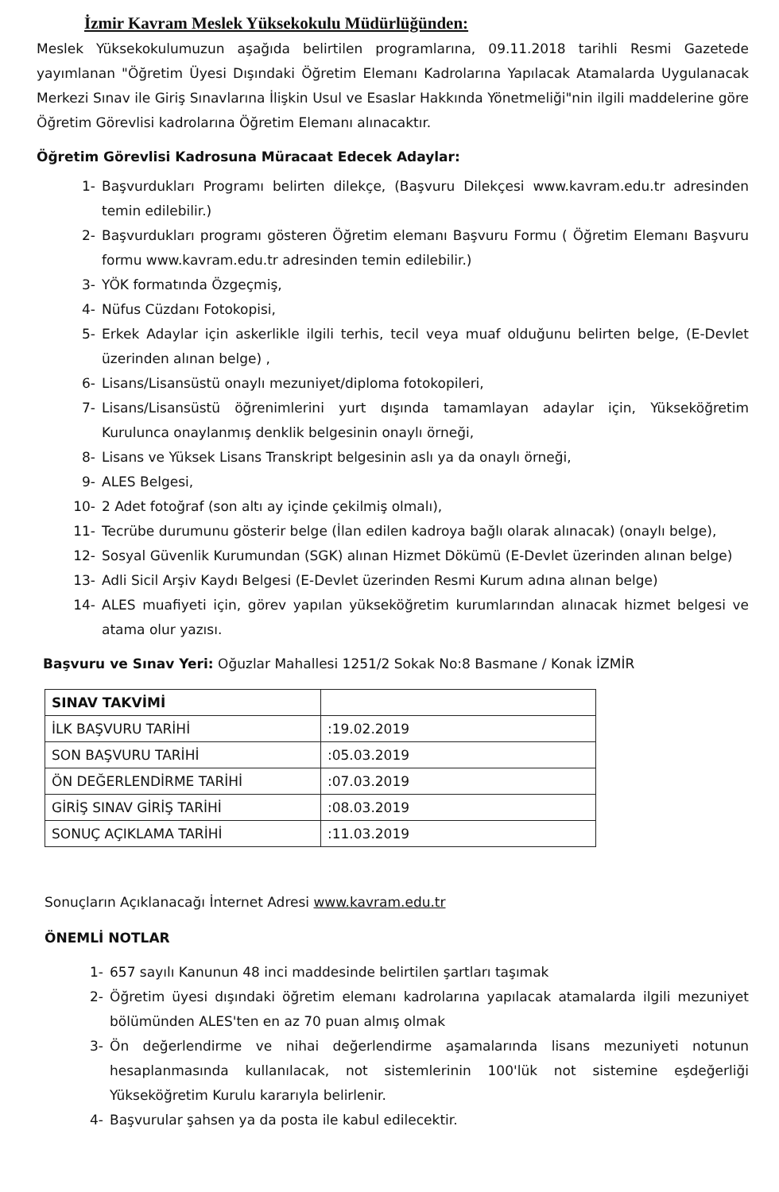İzmir Kavram Meslek Yüksekokulu Müdürlüğünden:
Meslek Yüksekokulumuzun aşağıda belirtilen programlarına, 09.11.2018 tarihli Resmi Gazetede yayımlanan "Öğretim Üyesi Dışındaki Öğretim Elemanı Kadrolarına Yapılacak Atamalarda Uygulanacak Merkezi Sınav ile Giriş Sınavlarına İlişkin Usul ve Esaslar Hakkında Yönetmeliği"nin ilgili maddelerine göre Öğretim Görevlisi kadrolarına Öğretim Elemanı alınacaktır.
Öğretim Görevlisi Kadrosuna Müracaat Edecek Adaylar:
1- Başvurdukları Programı belirten dilekçe, (Başvuru Dilekçesi www.kavram.edu.tr adresinden temin edilebilir.)
2- Başvurdukları programı gösteren Öğretim elemanı Başvuru Formu ( Öğretim Elemanı Başvuru formu www.kavram.edu.tr adresinden temin edilebilir.)
3- YÖK formatında Özgeçmiş,
4- Nüfus Cüzdanı Fotokopisi,
5- Erkek Adaylar için askerlikle ilgili terhis, tecil veya muaf olduğunu belirten belge, (E-Devlet üzerinden alınan belge) ,
6- Lisans/Lisansüstü onaylı mezuniyet/diploma fotokopileri,
7- Lisans/Lisansüstü öğrenimlerini yurt dışında tamamlayan adaylar için, Yükseköğretim Kurulunca onaylanmış denklik belgesinin onaylı örneği,
8- Lisans ve Yüksek Lisans Transkript belgesinin aslı ya da onaylı örneği,
9- ALES Belgesi,
10- 2 Adet fotoğraf (son altı ay içinde çekilmiş olmalı),
11- Tecrübe durumunu gösterir belge (İlan edilen kadroya bağlı olarak alınacak) (onaylı belge),
12- Sosyal Güvenlik Kurumundan (SGK) alınan Hizmet Dökümü (E-Devlet üzerinden alınan belge)
13- Adli Sicil Arşiv Kaydı Belgesi (E-Devlet üzerinden Resmi Kurum adına alınan belge)
14- ALES muafiyeti için, görev yapılan yükseköğretim kurumlarından alınacak hizmet belgesi ve atama olur yazısı.
Başvuru ve Sınav Yeri: Oğuzlar Mahallesi 1251/2 Sokak No:8 Basmane / Konak İZMİR
| SINAV TAKVİMİ | |
| İLK BAŞVURU TARİHİ | :19.02.2019 |
| SON BAŞVURU TARİHİ | :05.03.2019 |
| ÖN DEĞERLENDİRME TARİHİ | :07.03.2019 |
| GİRİŞ SINAV GİRİŞ TARİHİ | :08.03.2019 |
| SONUÇ AÇIKLAMA TARİHİ | :11.03.2019 |
Sonuçların Açıklanacağı İnternet Adresi www.kavram.edu.tr
ÖNEMLİ NOTLAR
1- 657 sayılı Kanunun 48 inci maddesinde belirtilen şartları taşımak
2- Öğretim üyesi dışındaki öğretim elemanı kadrolarına yapılacak atamalarda ilgili mezuniyet bölümünden ALES'ten en az 70 puan almış olmak
3- Ön değerlendirme ve nihai değerlendirme aşamalarında lisans mezuniyeti notunun hesaplanmasında kullanılacak, not sistemlerinin 100'lük not sistemine eşdeğerliği Yükseköğretim Kurulu kararıyla belirlenir.
4- Başvurular şahsen ya da posta ile kabul edilecektir.